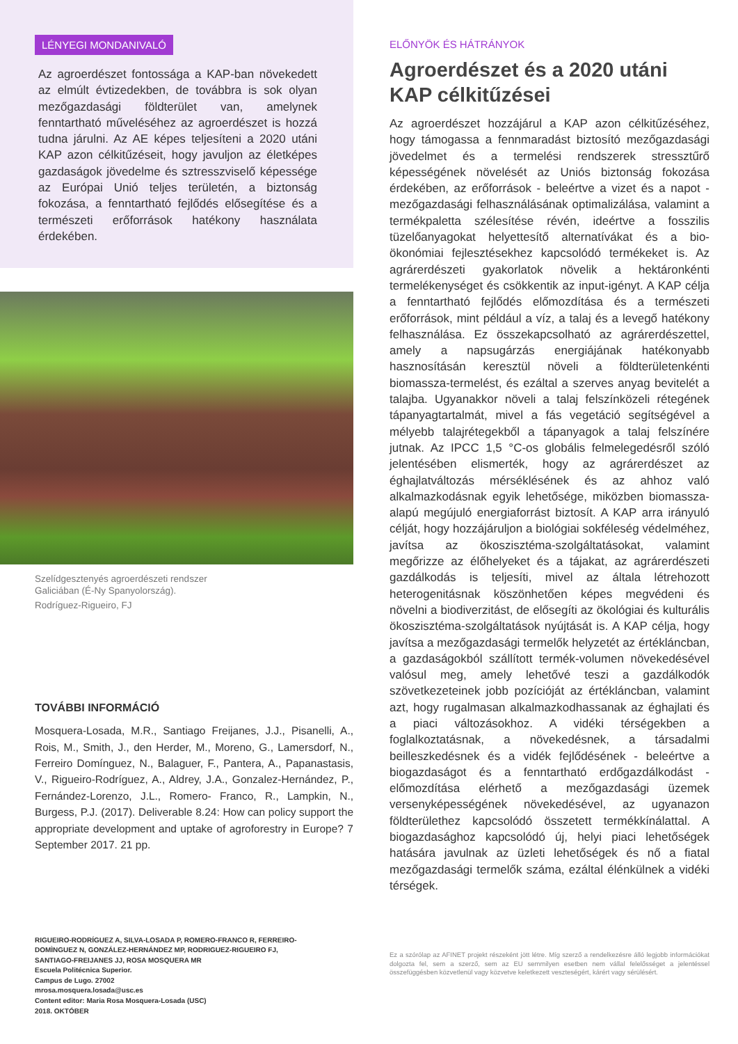LÉNYEGI MONDANIVALÓ
Az agroerdészet fontossága a KAP-ban növekedett az elmúlt évtizedekben, de továbbra is sok olyan mezőgazdasági földterület van, amelynek fenntartható műveléséhez az agroerdészet is hozzá tudna járulni. Az AE képes teljesíteni a 2020 utáni KAP azon célkitűzéseit, hogy javuljon az életképes gazdaságok jövedelme és sztresszviselő képessége az Európai Unió teljes területén, a biztonság fokozása, a fenntartható fejlődés elősegítése és a természeti erőforrások hatékony használata érdekében.
Szelídgesztenyés agroerdészeti rendszer
Galiciában (É-Ny Spanyolország).
Rodríguez-Rigueiro, FJ
TOVÁBBI INFORMÁCIÓ
Mosquera-Losada, M.R., Santiago Freijanes, J.J., Pisanelli, A., Rois, M., Smith, J., den Herder, M., Moreno, G., Lamersdorf, N., Ferreiro Domínguez, N., Balaguer, F., Pantera, A., Papanastasis, V., Rigueiro-Rodríguez, A., Aldrey, J.A., Gonzalez-Hernández, P., Fernández-Lorenzo, J.L., Romero- Franco, R., Lampkin, N., Burgess, P.J. (2017). Deliverable 8.24: How can policy support the appropriate development and uptake of agroforestry in Europe? 7 September 2017. 21 pp.
RIGUEIRO-RODRÍGUEZ A, SILVA-LOSADA P, ROMERO-FRANCO R, FERREIRO-
DOMÌNGUEZ N, GONZÁLEZ-HERNÁNDEZ MP, RODRIGUEZ-RIGUEIRO FJ,
SANTIAGO-FREIJANES JJ, ROSA MOSQUERA MR
Escuela Politécnica Superior.
Campus de Lugo. 27002
mrosa.mosquera.losada@usc.es
Content editor: Maria Rosa Mosquera-Losada (USC)
2018. OKTÓBER
ELŐNYÖK ÉS HÁTRÁNYOK
Agroerdészet és a 2020 utáni KAP célkitűzései
Az agroerdészet hozzájárul a KAP azon célkitűzéséhez, hogy támogassa a fennmaradást biztosító mezőgazdasági jövedelmet és a termelési rendszerek stressztűrő képességének növelését az Uniós biztonság fokozása érdekében, az erőforrások - beleértve a vizet és a napot - mezőgazdasági felhasználásának optimalizálása, valamint a termékpaletta szélesítése révén, ideértve a fosszilis tüzelőanyagokat helyettesítő alternatívákat és a bio-ökonómiai fejlesztésekhez kapcsolódó termékeket is. Az agrárerdészeti gyakorlatok növelik a hektáronkénti termelékenységet és csökkentik az input-igényt. A KAP célja a fenntartható fejlődés előmozdítása és a természeti erőforrások, mint például a víz, a talaj és a levegő hatékony felhasználása. Ez összekapcsolható az agrárerdészettel, amely a napsugárzás energiájának hatékonyabb hasznosításán keresztül növeli a földterületenkénti biomassza-termelést, és ezáltal a szerves anyag bevitelét a talajba. Ugyanakkor növeli a talaj felszínközeli rétegének tápanyagtartalmát, mivel a fás vegetáció segítségével a mélyebb talajrétegekből a tápanyagok a talaj felszínére jutnak. Az IPCC 1,5 °C-os globális felmelegedésről szóló jelentésében elismerték, hogy az agrárerdészet az éghajlatváltozás mérséklésének és az ahhoz való alkalmazkodásnak egyik lehetősége, miközben biomassza-alapú megújuló energiaforrást biztosít. A KAP arra irányuló célját, hogy hozzájáruljon a biológiai sokféleség védelméhez, javítsa az ökoszisztéma-szolgáltatásokat, valamint megőrizze az élőhelyeket és a tájakat, az agrárerdészeti gazdálkodás is teljesíti, mivel az általa létrehozott heterogenitásnak köszönhetően képes megvédeni és növelni a biodiverzitást, de elősegíti az ökológiai és kulturális ökoszisztéma-szolgáltatások nyújtását is. A KAP célja, hogy javítsa a mezőgazdasági termelők helyzetét az értékláncban, a gazdaságokból szállított termék-volumen növekedésével valósul meg, amely lehetővé teszi a gazdálkodók szövetkezeteinek jobb pozícióját az értékláncban, valamint azt, hogy rugalmasan alkalmazkodhassanak az éghajlati és a piaci változásokhoz. A vidéki térségekben a foglalkoztatásnak, a növekedésnek, a társadalmi beilleszkedésnek és a vidék fejlődésének - beleértve a biogazdaságot és a fenntartható erdőgazdálkodást - előmozdítása elérhető a mezőgazdasági üzemek versenyképességének növekedésével, az ugyanazon földterülethez kapcsolódó összetett termékkínálattal. A biogazdasághoz kapcsolódó új, helyi piaci lehetőségek hatására javulnak az üzleti lehetőségek és nő a fiatal mezőgazdasági termelők száma, ezáltal élénkülnek a vidéki térségek.
Ez a szórólap az AFINET projekt részeként jött létre. Míg szerző a rendelkezésre álló legjobb információkat dolgozta fel, sem a szerző, sem az EU semmilyen esetben nem vállal felelősséget a jelentéssel összefüggésben közvetlenül vagy közvetve keletkezett veszteségért, kárért vagy sérülésért.